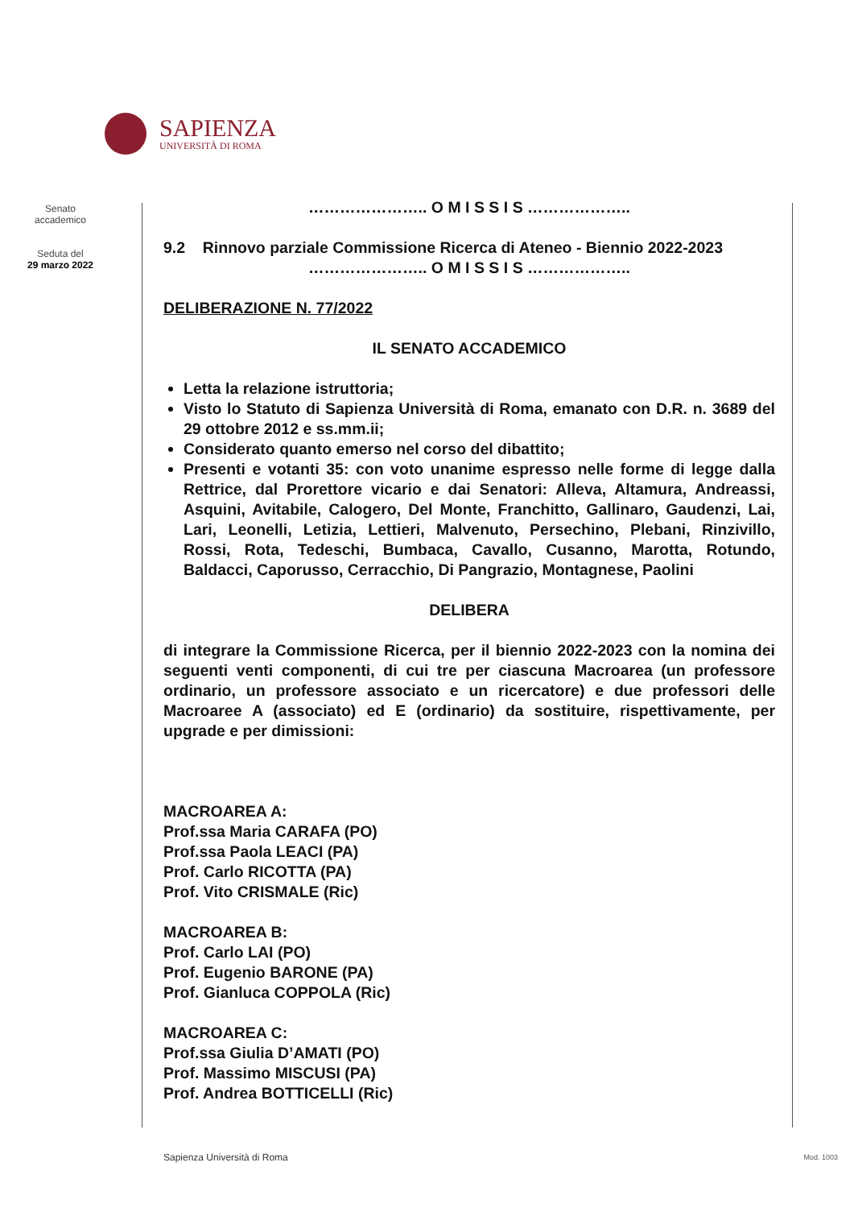SAPIENZA
UNIVERSITÀ DI ROMA
Senato
accademico
Seduta del
29 marzo 2022
………………….. O M I S S I S ………………..
9.2 Rinnovo parziale Commissione Ricerca di Ateneo - Biennio 2022-2023
………………….. O M I S S I S ………………..
DELIBERAZIONE N. 77/2022
IL SENATO ACCADEMICO
Letta la relazione istruttoria;
Visto lo Statuto di Sapienza Università di Roma, emanato con D.R. n. 3689 del 29 ottobre 2012 e ss.mm.ii;
Considerato quanto emerso nel corso del dibattito;
Presenti e votanti 35: con voto unanime espresso nelle forme di legge dalla Rettrice, dal Prorettore vicario e dai Senatori: Alleva, Altamura, Andreassi, Asquini, Avitabile, Calogero, Del Monte, Franchitto, Gallinaro, Gaudenzi, Lai, Lari, Leonelli, Letizia, Lettieri, Malvenuto, Persechino, Plebani, Rinzivillo, Rossi, Rota, Tedeschi, Bumbaca, Cavallo, Cusanno, Marotta, Rotundo, Baldacci, Caporusso, Cerracchio, Di Pangrazio, Montagnese, Paolini
DELIBERA
di integrare la Commissione Ricerca, per il biennio 2022-2023 con la nomina dei seguenti venti componenti, di cui tre per ciascuna Macroarea (un professore ordinario, un professore associato e un ricercatore) e due professori delle Macroaree A (associato) ed E (ordinario) da sostituire, rispettivamente, per upgrade e per dimissioni:
MACROAREA A:
Prof.ssa Maria CARAFA (PO)
Prof.ssa Paola LEACI (PA)
Prof. Carlo RICOTTA (PA)
Prof. Vito CRISMALE (Ric)
MACROAREA B:
Prof. Carlo LAI (PO)
Prof. Eugenio BARONE (PA)
Prof. Gianluca COPPOLA (Ric)
MACROAREA C:
Prof.ssa Giulia D’AMATI (PO)
Prof. Massimo MISCUSI (PA)
Prof. Andrea BOTTICELLI (Ric)
Sapienza Università di Roma Mod. 1003